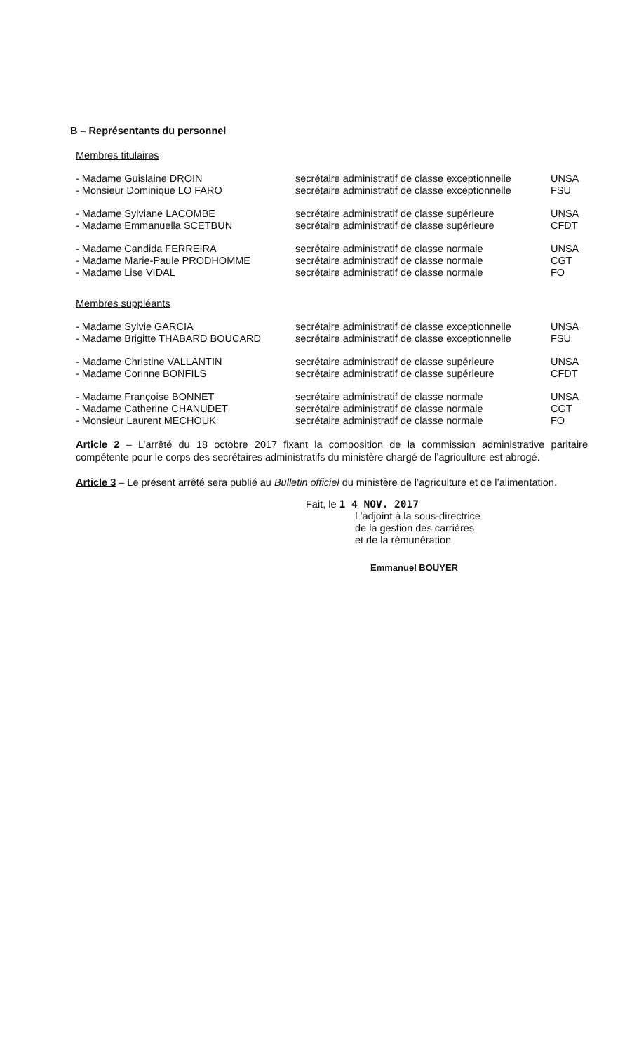B – Représentants du personnel
Membres titulaires
| - Madame Guislaine DROIN | secrétaire administratif de classe exceptionnelle | UNSA |
| - Monsieur Dominique LO FARO | secrétaire administratif de classe exceptionnelle | FSU |
| - Madame Sylviane LACOMBE | secrétaire administratif de classe supérieure | UNSA |
| - Madame Emmanuella SCETBUN | secrétaire administratif de classe supérieure | CFDT |
| - Madame Candida FERREIRA | secrétaire administratif de classe normale | UNSA |
| - Madame Marie-Paule PRODHOMME | secrétaire administratif de classe normale | CGT |
| - Madame Lise VIDAL | secrétaire administratif de classe normale | FO |
Membres suppléants
| - Madame Sylvie GARCIA | secrétaire administratif de classe exceptionnelle | UNSA |
| - Madame Brigitte THABARD BOUCARD | secrétaire administratif de classe exceptionnelle | FSU |
| - Madame Christine VALLANTIN | secrétaire administratif de classe supérieure | UNSA |
| - Madame Corinne BONFILS | secrétaire administratif de classe supérieure | CFDT |
| - Madame Françoise BONNET | secrétaire administratif de classe normale | UNSA |
| - Madame Catherine CHANUDET | secrétaire administratif de classe normale | CGT |
| - Monsieur Laurent MECHOUK | secrétaire administratif de classe normale | FO |
Article 2 – L’arrêté du 18 octobre 2017 fixant la composition de la commission administrative paritaire compétente pour le corps des secrétaires administratifs du ministère chargé de l’agriculture est abrogé.
Article 3 – Le présent arrêté sera publié au Bulletin officiel du ministère de l’agriculture et de l’alimentation.
Fait, le 1 4 NOV. 2017
L’adjoint à la sous-directrice
de la gestion des carrières
et de la rémunération
Emmanuel BOUYER